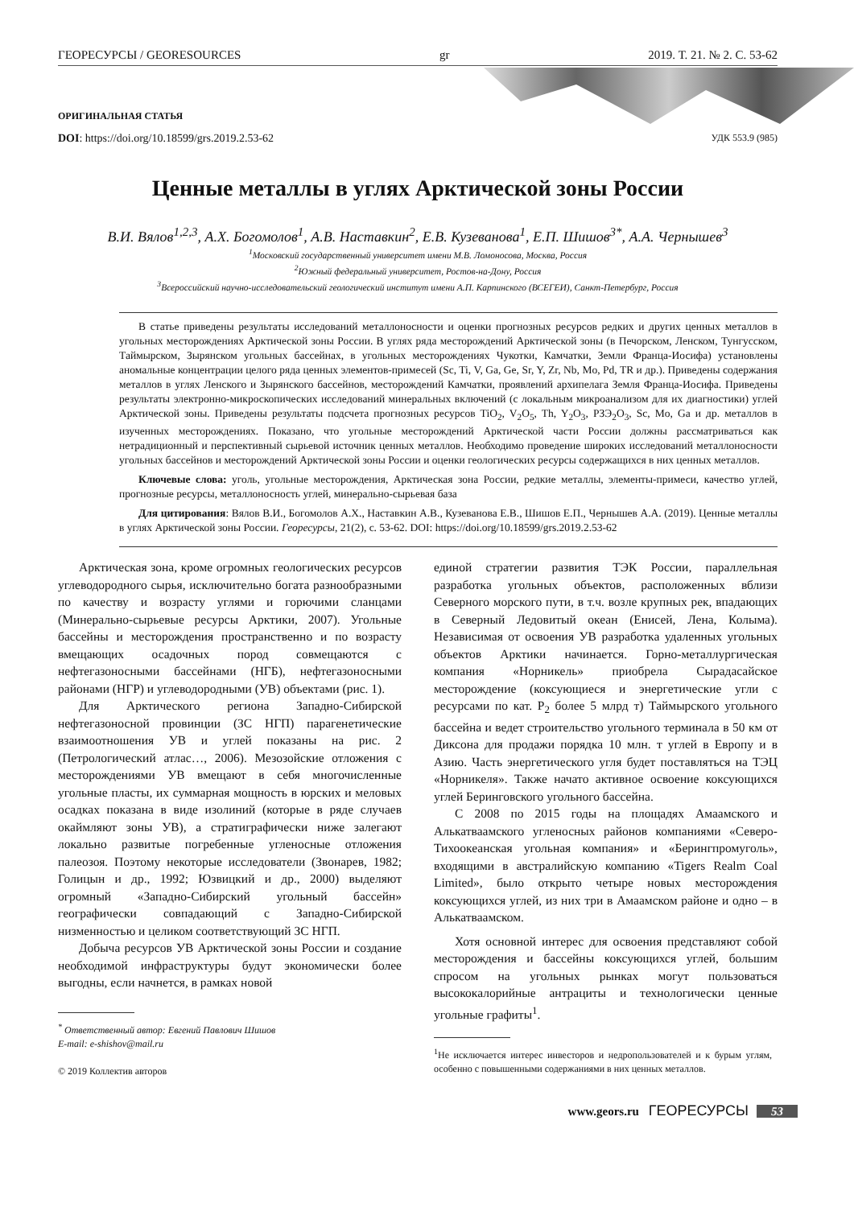ГЕОРЕСУРСЫ / GEORESOURCES gr 2019. Т. 21. № 2. С. 53-62
ОРИГИНАЛЬНАЯ СТАТЬЯ
DOI: https://doi.org/10.18599/grs.2019.2.53-62 УДК 553.9 (985)
Ценные металлы в углях Арктической зоны России
В.И. Вялов<sup>1,2,3</sup>, А.Х. Богомолов<sup>1</sup>, А.В. Наставкин<sup>2</sup>, Е.В. Кузеванова<sup>1</sup>, Е.П. Шишов<sup>3*</sup>, А.А. Чернышев<sup>3</sup>
<sup>1</sup> Московский государственный университет имени М.В. Ломоносова, Москва, Россия
<sup>2</sup> Южный федеральный университет, Ростов-на-Дону, Россия
<sup>3</sup> Всероссийский научно-исследовательский геологический институт имени А.П. Карпинского (ВСЕГЕИ), Санкт-Петербург, Россия
В статье приведены результаты исследований металлоносности и оценки прогнозных ресурсов редких и других ценных металлов в угольных месторождениях Арктической зоны России. В углях ряда месторождений Арктической зоны (в Печорском, Ленском, Тунгусском, Таймырском, Зырянском угольных бассейнах, в угольных месторождениях Чукотки, Камчатки, Земли Франца-Иосифа) установлены аномальные концентрации целого ряда ценных элементов-примесей (Sc, Ti, V, Ga, Ge, Sr, Y, Zr, Nb, Mo, Pd, TR и др.). Приведены содержания металлов в углях Ленского и Зырянского бассейнов, месторождений Камчатки, проявлений архипелага Земля Франца-Иосифа. Приведены результаты электронно-микроскопических исследований минеральных включений (с локальным микроанализом для их диагностики) углей Арктической зоны. Приведены результаты подсчета прогнозных ресурсов TiO<sub>2</sub>, V<sub>2</sub>O<sub>5</sub>, Th, Y<sub>2</sub>O<sub>3</sub>, РЗЭ<sub>2</sub>O<sub>3</sub>, Sc, Mo, Ga и др. металлов в изученных месторождениях. Показано, что угольные месторождений Арктической части России должны рассматриваться как нетрадиционный и перспективный сырьевой источник ценных металлов. Необходимо проведение широких исследований металлоносности угольных бассейнов и месторождений Арктической зоны России и оценки геологических ресурсы содержащихся в них ценных металлов.
Ключевые слова: уголь, угольные месторождения, Арктическая зона России, редкие металлы, элементы-примеси, качество углей, прогнозные ресурсы, металлоносность углей, минерально-сырьевая база
Для цитирования: Вялов В.И., Богомолов А.Х., Наставкин А.В., Кузеванова Е.В., Шишов Е.П., Чернышев А.А. (2019). Ценные металлы в углях Арктической зоны России. Георесурсы, 21(2), с. 53-62. DOI: https://doi.org/10.18599/grs.2019.2.53-62
Арктическая зона, кроме огромных геологических ресурсов углеводородного сырья, исключительно богата разнообразными по качеству и возрасту углями и горючими сланцами (Минерально-сырьевые ресурсы Арктики, 2007). Угольные бассейны и месторождения пространственно и по возрасту вмещающих осадочных пород совмещаются с нефтегазоносными бассейнами (НГБ), нефтегазоносными районами (НГР) и углеводородными (УВ) объектами (рис. 1).
Для Арктического региона Западно-Сибирской нефтегазоносной провинции (ЗС НГП) парагенетические взаимоотношения УВ и углей показаны на рис. 2 (Петрологический атлас…, 2006). Мезозойские отложения с месторождениями УВ вмещают в себя многочисленные угольные пласты, их суммарная мощность в юрских и меловых осадках показана в виде изолиний (которые в ряде случаев окаймляют зоны УВ), а стратиграфически ниже залегают локально развитые погребенные угленосные отложения палеозоя. Поэтому некоторые исследователи (Звонарев, 1982; Голицын и др., 1992; Юзвицкий и др., 2000) выделяют огромный «Западно-Сибирский угольный бассейн» географически совпадающий с Западно-Сибирской низменностью и целиком соответствующий ЗС НГП.
Добыча ресурсов УВ Арктической зоны России и создание необходимой инфраструктуры будут экономически более выгодны, если начнется, в рамках новой
<sup>*</sup> Ответственный автор: Евгений Павлович Шишов
E-mail: e-shishov@mail.ru
© 2019 Коллектив авторов
единой стратегии развития ТЭК России, параллельная разработка угольных объектов, расположенных вблизи Северного морского пути, в т.ч. возле крупных рек, впадающих в Северный Ледовитый океан (Енисей, Лена, Колыма). Независимая от освоения УВ разработка удаленных угольных объектов Арктики начинается. Горно-металлургическая компания «Норникель» приобрела Сырадасайское месторождение (коксующиеся и энергетические угли с ресурсами по кат. P<sub>2</sub> более 5 млрд т) Таймырского угольного бассейна и ведет строительство угольного терминала в 50 км от Диксона для продажи порядка 10 млн. т углей в Европу и в Азию. Часть энергетического угля будет поставляться на ТЭЦ «Норникеля». Также начато активное освоение коксующихся углей Беринговского угольного бассейна.
С 2008 по 2015 годы на площадях Амаамского и Алькатваамского угленосных районов компаниями «Северо-Тихоокеанская угольная компания» и «Берингпромуголь», входящими в австралийскую компанию «Tigers Realm Coal Limited», было открыто четыре новых месторождения коксующихся углей, из них три в Амаамском районе и одно – в Алькатваамском.
Хотя основной интерес для освоения представляют собой месторождения и бассейны коксующихся углей, большим спросом на угольных рынках могут пользоваться высококалорийные антрациты и технологически ценные угольные графиты<sup>1</sup>.
<sup>1</sup> Не исключается интерес инвесторов и недропользователей и к бурым углям, особенно с повышенными содержаниями в них ценных металлов.
www.geors.ru ГЕОРЕСУРСЫ 53